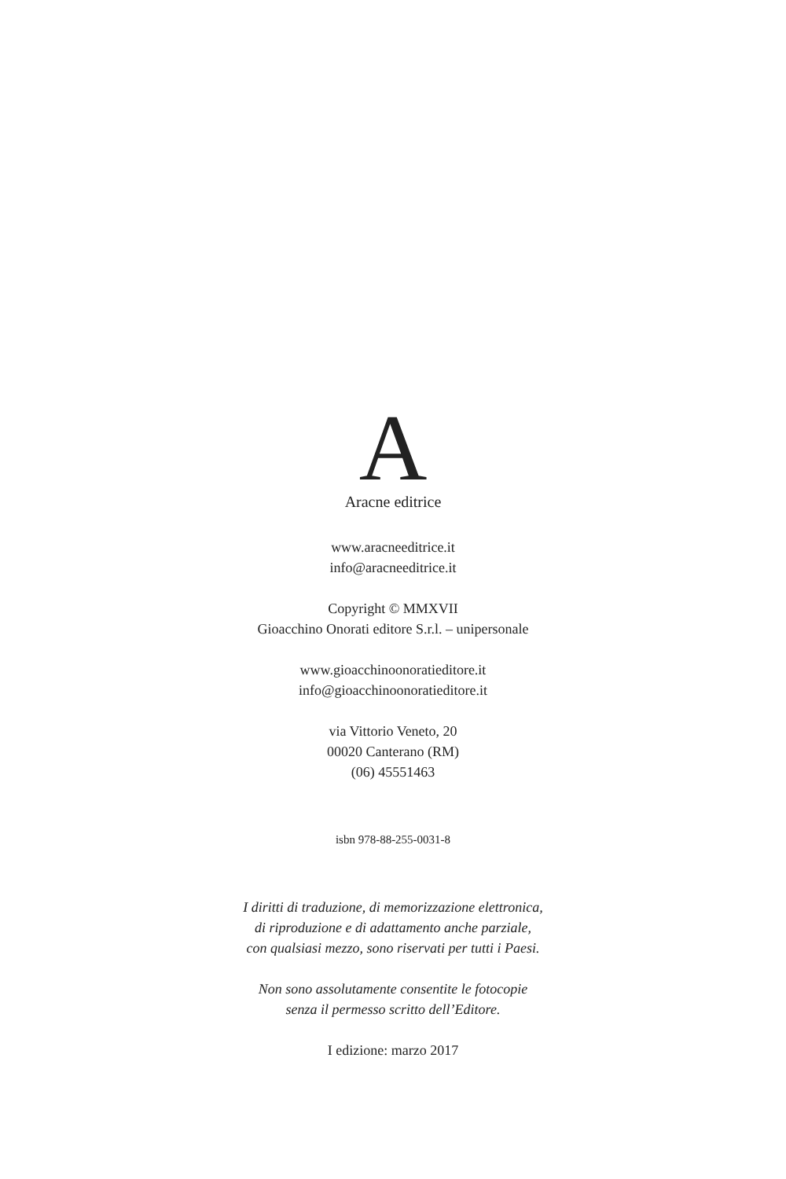A
Aracne editrice
www.aracneeditrice.it
info@aracneeditrice.it
Copyright © MMXVII
Gioacchino Onorati editore S.r.l. – unipersonale
www.gioacchinoonoratieditore.it
info@gioacchinoonoratieditore.it
via Vittorio Veneto, 20
00020 Canterano (RM)
(06) 45551463
isbn 978-88-255-0031-8
I diritti di traduzione, di memorizzazione elettronica,
di riproduzione e di adattamento anche parziale,
con qualsiasi mezzo, sono riservati per tutti i Paesi.
Non sono assolutamente consentite le fotocopie
senza il permesso scritto dell’Editore.
I edizione: marzo 2017